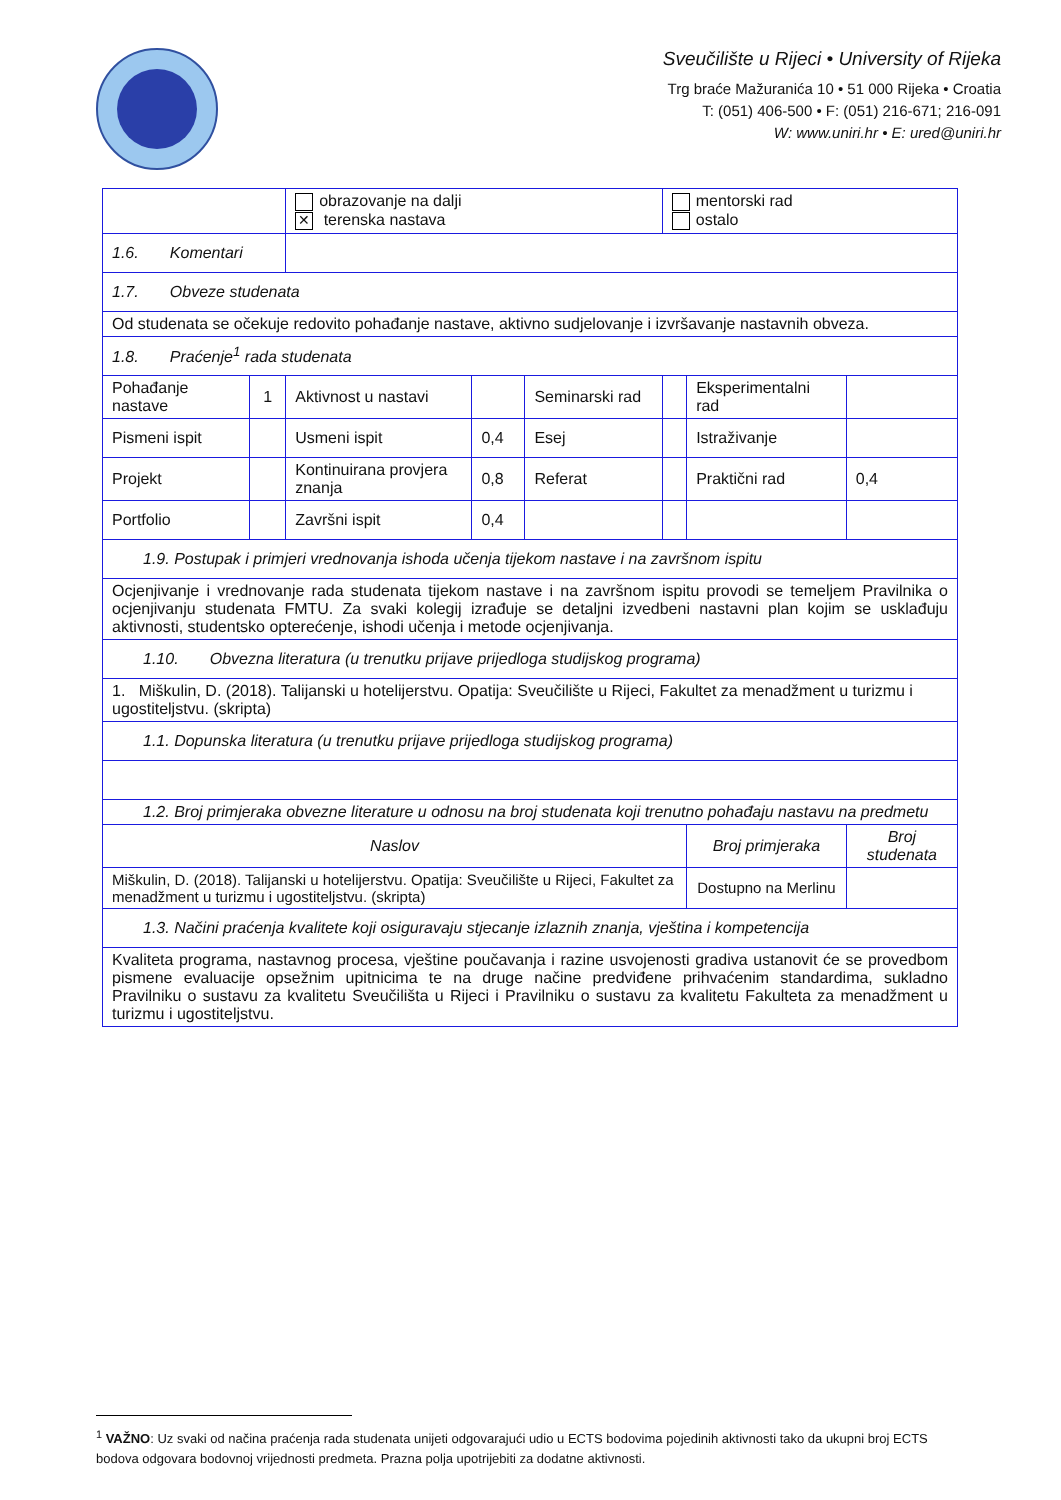Sveučilište u Rijeci • University of Rijeka
Trg braće Mažuranića 10 • 51 000 Rijeka • Croatia
T: (051) 406-500 • F: (051) 216-671; 216-091
W: www.uniri.hr • E: ured@uniri.hr
| | | obrazovanje na dalji ✕ terenska nastava | | | mentorski rad ostalo | | |
| 1.6. Komentari | | | | | | | |
| 1.7. Obveze studenata | | | | | | | |
| Od studenata se očekuje redovito pohađanje nastave, aktivno sudjelovanje i izvršavanje nastavnih obveza. | | | | | | | |
| 1.8. Praćenje<sup>1</sup> rada studenata | | | | | | | |
| Pohađanje nastave | 1 | Aktivnost u nastavi | | Seminarski rad | | Eksperimentalni rad | |
| Pismeni ispit | | Usmeni ispit | 0,4 | Esej | | Istraživanje | |
| Projekt | | Kontinuirana provjera znanja | 0,8 | Referat | | Praktični rad | 0,4 |
| Portfolio | | Završni ispit | 0,4 | | | | |
| 1.9. Postupak i primjeri vrednovanja ishoda učenja tijekom nastave i na završnom ispitu | | | | | | | |
| Ocjenjivanje i vrednovanje rada studenata tijekom nastave i na završnom ispitu provodi se temeljem Pravilnika o ocjenjivanju studenata FMTU. Za svaki kolegij izrađuje se detaljni izvedbeni nastavni plan kojim se usklađuju aktivnosti, studentsko opterećenje, ishodi učenja i metode ocjenjivanja. | | | | | | | |
| 1.10. Obvezna literatura (u trenutku prijave prijedloga studijskog programa) | | | | | | | |
| 1. Miškulin, D. (2018). Talijanski u hotelijerstvu. Opatija: Sveučilište u Rijeci, Fakultet za menadžment u turizmu i ugostiteljstvu. (skripta) | | | | | | | |
| 1.1. Dopunska literatura (u trenutku prijave prijedloga studijskog programa) | | | | | | | |
| 1.2. Broj primjeraka obvezne literature u odnosu na broj studenata koji trenutno pohađaju nastavu na predmetu | | | | | | | |
| Naslov | | | | | | Broj primjeraka | Broj studenata |
| Miškulin, D. (2018). Talijanski u hotelijerstvu. Opatija: Sveučilište u Rijeci, Fakultet za menadžment u turizmu i ugostiteljstvu. (skripta) | | | | | | Dostupno na Merlinu | |
| 1.3. Načini praćenja kvalitete koji osiguravaju stjecanje izlaznih znanja, vještina i kompetencija | | | | | | | |
| Kvaliteta programa, nastavnog procesa, vještine poučavanja i razine usvojenosti gradiva ustanovit će se provedbom pismene evaluacije opsežnim upitnicima te na druge načine predviđene prihvaćenim standardima, sukladno Pravilniku o sustavu za kvalitetu Sveučilišta u Rijeci i Pravilniku o sustavu za kvalitetu Fakulteta za menadžment u turizmu i ugostiteljstvu. | | | | | | | |
<sup>1</sup> VAŽNO: Uz svaki od načina praćenja rada studenata unijeti odgovarajući udio u ECTS bodovima pojedinih aktivnosti tako da ukupni broj ECTS bodova odgovara bodovnoj vrijednosti predmeta. Prazna polja upotrijebiti za dodatne aktivnosti.